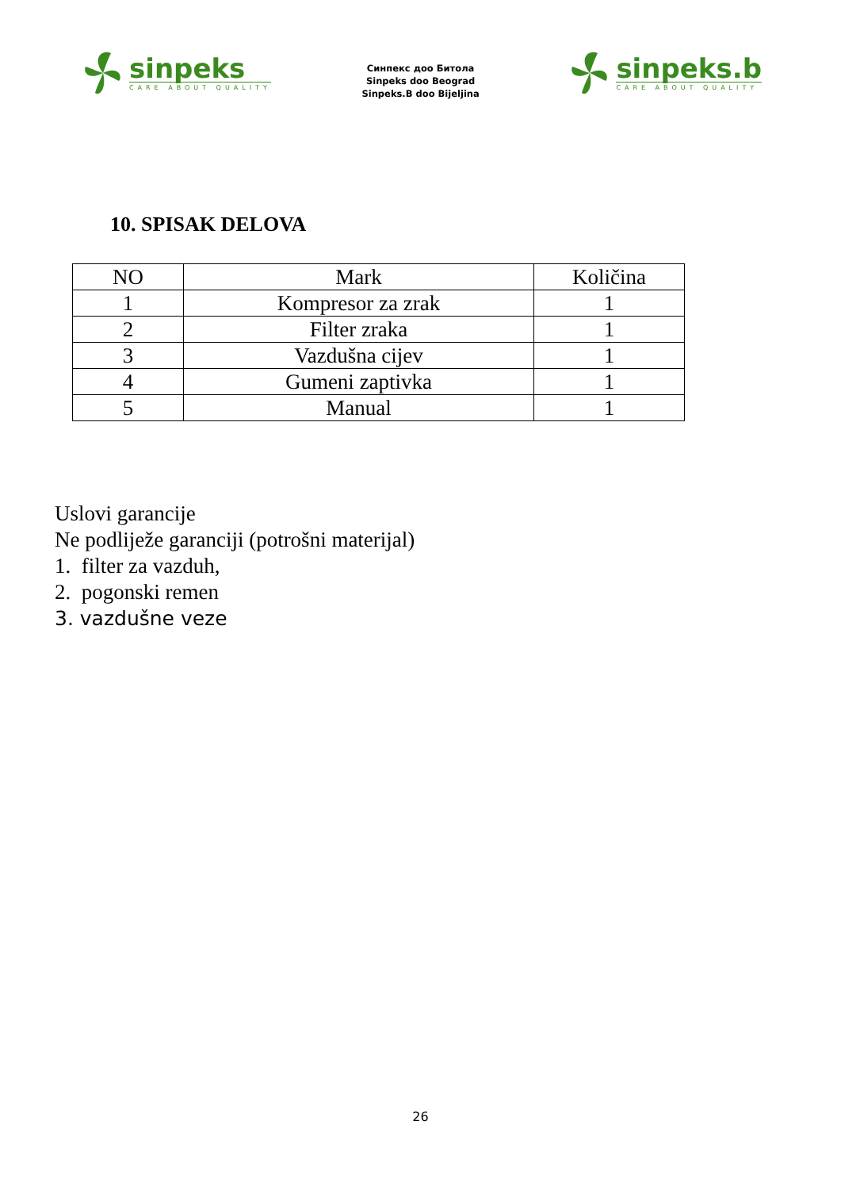sinpeks
CARE ABOUT QUALITY
Синпекс доо Битола
Sinpeks doo Beograd
Sinpeks.B doo Bijeljina
sinpeks.b
CARE ABOUT QUALITY
10. SPISAK DELOVA
| NO | Mark | Količina |
| --- | --- | --- |
| 1 | Kompresor za zrak | 1 |
| 2 | Filter zraka | 1 |
| 3 | Vazdušna cijev | 1 |
| 4 | Gumeni zaptivka | 1 |
| 5 | Manual | 1 |
Uslovi garancije
Ne podliježe garanciji (potrošni materijal)
1. filter za vazduh,
2. pogonski remen
3. vazdušne veze
26